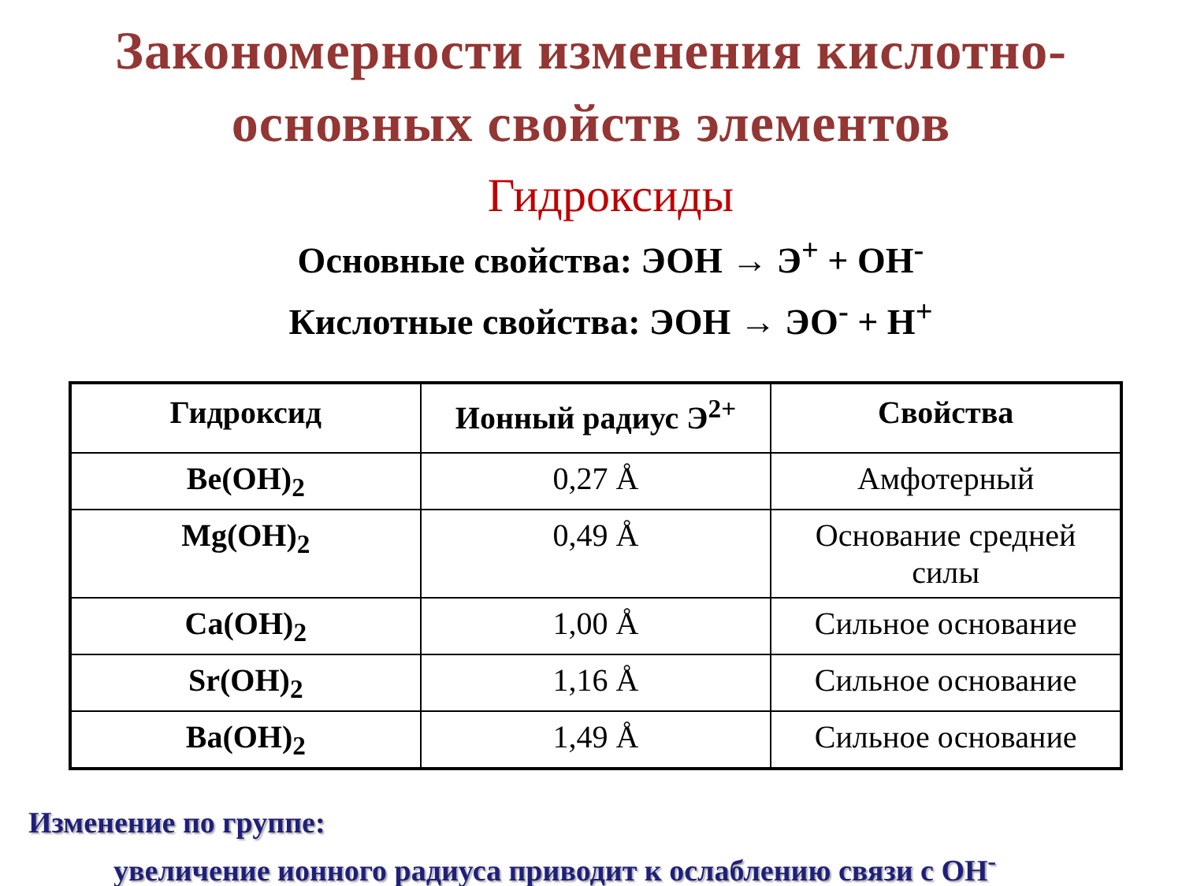Закономерности изменения кислотно-
основных свойств элементов
Гидроксиды
Основные свойства: ЭОН → Э<sup>+</sup> + ОН<sup>-</sup>
Кислотные свойства: ЭОН → ЭО<sup>-</sup> + Н<sup>+</sup>
| Гидроксид | Ионный радиус Э<sup>2+</sup> | Свойства |
| --- | --- | --- |
| Be(OH)<sub>2</sub> | 0,27 Å | Амфотерный |
| Mg(OH)<sub>2</sub> | 0,49 Å | Основание средней силы |
| Ca(OH)<sub>2</sub> | 1,00 Å | Сильное основание |
| Sr(OH)<sub>2</sub> | 1,16 Å | Сильное основание |
| Ba(OH)<sub>2</sub> | 1,49 Å | Сильное основание |
Изменение по группе:
увеличение ионного радиуса приводит к ослаблению связи с ОН<sup>-</sup>